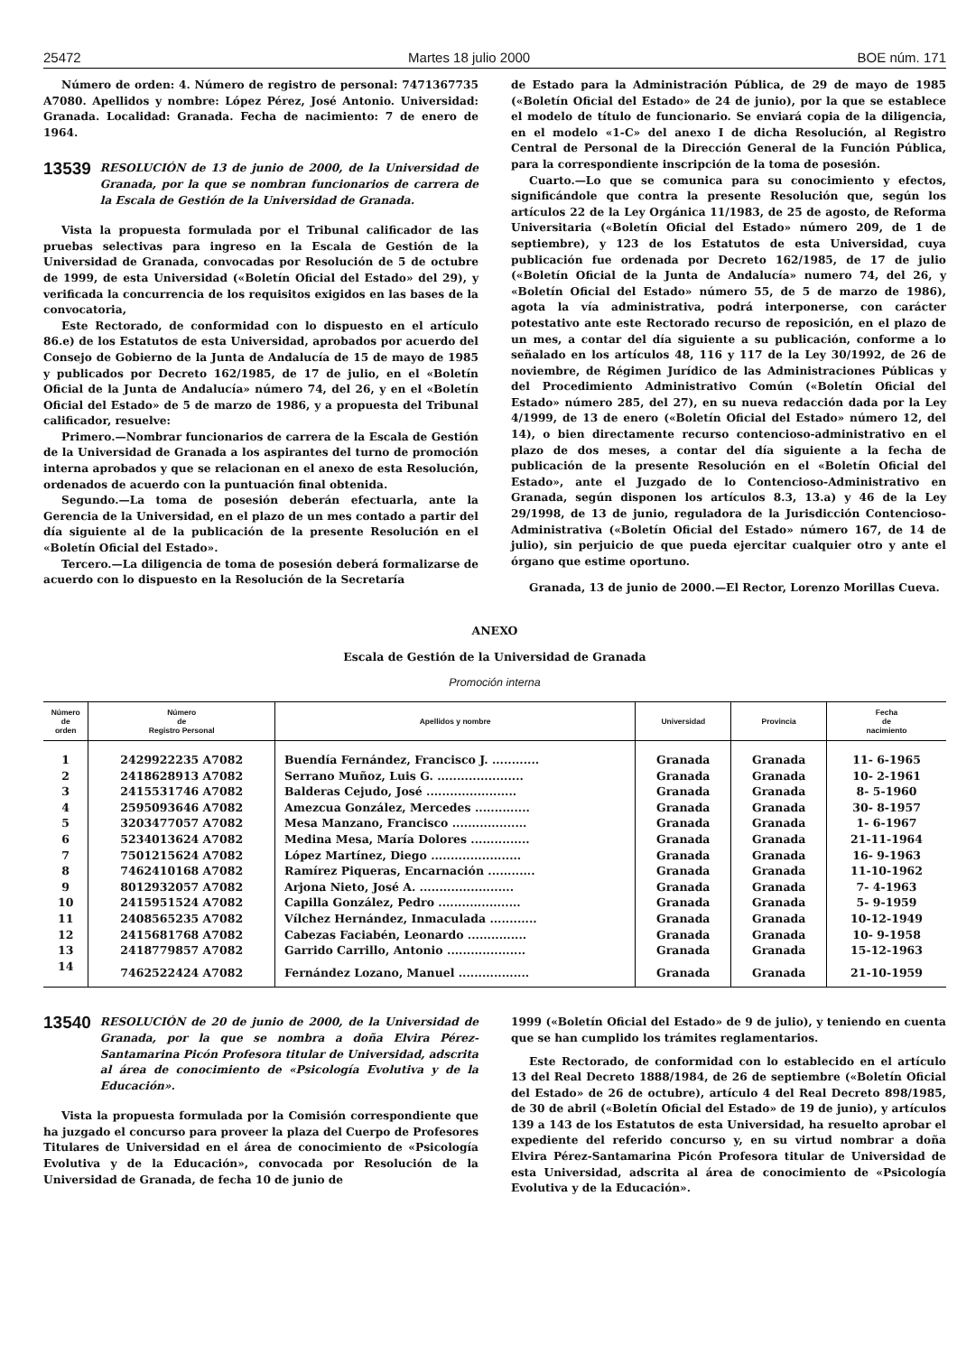25472 Martes 18 julio 2000 BOE núm. 171
Número de orden: 4. Número de registro de personal: 7471367735 A7080. Apellidos y nombre: López Pérez, José Antonio. Universidad: Granada. Localidad: Granada. Fecha de nacimiento: 7 de enero de 1964.
13539
RESOLUCIÓN de 13 de junio de 2000, de la Universidad de Granada, por la que se nombran funcionarios de carrera de la Escala de Gestión de la Universidad de Granada.
Vista la propuesta formulada por el Tribunal calificador de las pruebas selectivas para ingreso en la Escala de Gestión de la Universidad de Granada, convocadas por Resolución de 5 de octubre de 1999, de esta Universidad («Boletín Oficial del Estado» del 29), y verificada la concurrencia de los requisitos exigidos en las bases de la convocatoria,
Este Rectorado, de conformidad con lo dispuesto en el artículo 86.e) de los Estatutos de esta Universidad, aprobados por acuerdo del Consejo de Gobierno de la Junta de Andalucía de 15 de mayo de 1985 y publicados por Decreto 162/1985, de 17 de julio, en el «Boletín Oficial de la Junta de Andalucía» número 74, del 26, y en el «Boletín Oficial del Estado» de 5 de marzo de 1986, y a propuesta del Tribunal calificador, resuelve:
Primero.—Nombrar funcionarios de carrera de la Escala de Gestión de la Universidad de Granada a los aspirantes del turno de promoción interna aprobados y que se relacionan en el anexo de esta Resolución, ordenados de acuerdo con la puntuación final obtenida.
Segundo.—La toma de posesión deberán efectuarla, ante la Gerencia de la Universidad, en el plazo de un mes contado a partir del día siguiente al de la publicación de la presente Resolución en el «Boletín Oficial del Estado».
Tercero.—La diligencia de toma de posesión deberá formalizarse de acuerdo con lo dispuesto en la Resolución de la Secretaría
de Estado para la Administración Pública, de 29 de mayo de 1985 («Boletín Oficial del Estado» de 24 de junio), por la que se establece el modelo de título de funcionario. Se enviará copia de la diligencia, en el modelo «1-C» del anexo I de dicha Resolución, al Registro Central de Personal de la Dirección General de la Función Pública, para la correspondiente inscripción de la toma de posesión.
Cuarto.—Lo que se comunica para su conocimiento y efectos, significándole que contra la presente Resolución que, según los artículos 22 de la Ley Orgánica 11/1983, de 25 de agosto, de Reforma Universitaria («Boletín Oficial del Estado» número 209, de 1 de septiembre), y 123 de los Estatutos de esta Universidad, cuya publicación fue ordenada por Decreto 162/1985, de 17 de julio («Boletín Oficial de la Junta de Andalucía» numero 74, del 26, y «Boletín Oficial del Estado» número 55, de 5 de marzo de 1986), agota la vía administrativa, podrá interponerse, con carácter potestativo ante este Rectorado recurso de reposición, en el plazo de un mes, a contar del día siguiente a su publicación, conforme a lo señalado en los artículos 48, 116 y 117 de la Ley 30/1992, de 26 de noviembre, de Régimen Jurídico de las Administraciones Públicas y del Procedimiento Administrativo Común («Boletín Oficial del Estado» número 285, del 27), en su nueva redacción dada por la Ley 4/1999, de 13 de enero («Boletín Oficial del Estado» número 12, del 14), o bien directamente recurso contencioso-administrativo en el plazo de dos meses, a contar del día siguiente a la fecha de publicación de la presente Resolución en el «Boletín Oficial del Estado», ante el Juzgado de lo Contencioso-Administrativo en Granada, según disponen los artículos 8.3, 13.a) y 46 de la Ley 29/1998, de 13 de junio, reguladora de la Jurisdicción Contencioso-Administrativa («Boletín Oficial del Estado» número 167, de 14 de julio), sin perjuicio de que pueda ejercitar cualquier otro y ante el órgano que estime oportuno.
Granada, 13 de junio de 2000.—El Rector, Lorenzo Morillas Cueva.
ANEXO
Escala de Gestión de la Universidad de Granada
Promoción interna
| Número de orden | Número de Registro Personal | Apellidos y nombre | Universidad | Provincia | Fecha de nacimiento |
| --- | --- | --- | --- | --- | --- |
| 1 | 2429922235 A7082 | Buendía Fernández, Francisco J. ............ | Granada | Granada | 11- 6-1965 |
| 2 | 2418628913 A7082 | Serrano Muñoz, Luis G. ...................... | Granada | Granada | 10- 2-1961 |
| 3 | 2415531746 A7082 | Balderas Cejudo, José ....................... | Granada | Granada | 8- 5-1960 |
| 4 | 2595093646 A7082 | Amezcua González, Mercedes .............. | Granada | Granada | 30- 8-1957 |
| 5 | 3203477057 A7082 | Mesa Manzano, Francisco ................... | Granada | Granada | 1- 6-1967 |
| 6 | 5234013624 A7082 | Medina Mesa, María Dolores ............... | Granada | Granada | 21-11-1964 |
| 7 | 7501215624 A7082 | López Martínez, Diego ....................... | Granada | Granada | 16- 9-1963 |
| 8 | 7462410168 A7082 | Ramírez Piqueras, Encarnación ............ | Granada | Granada | 11-10-1962 |
| 9 | 8012932057 A7082 | Arjona Nieto, José A. ........................ | Granada | Granada | 7- 4-1963 |
| 10 | 2415951524 A7082 | Capilla González, Pedro ..................... | Granada | Granada | 5- 9-1959 |
| 11 | 2408565235 A7082 | Vílchez Hernández, Inmaculada ............ | Granada | Granada | 10-12-1949 |
| 12 | 2415681768 A7082 | Cabezas Faciabén, Leonardo ............... | Granada | Granada | 10- 9-1958 |
| 13 | 2418779857 A7082 | Garrido Carrillo, Antonio .................... | Granada | Granada | 15-12-1963 |
| 14 | 7462522424 A7082 | Fernández Lozano, Manuel .................. | Granada | Granada | 21-10-1959 |
13540
RESOLUCIÓN de 20 de junio de 2000, de la Universidad de Granada, por la que se nombra a doña Elvira Pérez-Santamarina Picón Profesora titular de Universidad, adscrita al área de conocimiento de «Psicología Evolutiva y de la Educación».
Vista la propuesta formulada por la Comisión correspondiente que ha juzgado el concurso para proveer la plaza del Cuerpo de Profesores Titulares de Universidad en el área de conocimiento de «Psicología Evolutiva y de la Educación», convocada por Resolución de la Universidad de Granada, de fecha 10 de junio de
1999 («Boletín Oficial del Estado» de 9 de julio), y teniendo en cuenta que se han cumplido los trámites reglamentarios.
Este Rectorado, de conformidad con lo establecido en el artículo 13 del Real Decreto 1888/1984, de 26 de septiembre («Boletín Oficial del Estado» de 26 de octubre), artículo 4 del Real Decreto 898/1985, de 30 de abril («Boletín Oficial del Estado» de 19 de junio), y artículos 139 a 143 de los Estatutos de esta Universidad, ha resuelto aprobar el expediente del referido concurso y, en su virtud nombrar a doña Elvira Pérez-Santamarina Picón Profesora titular de Universidad de esta Universidad, adscrita al área de conocimiento de «Psicología Evolutiva y de la Educación».